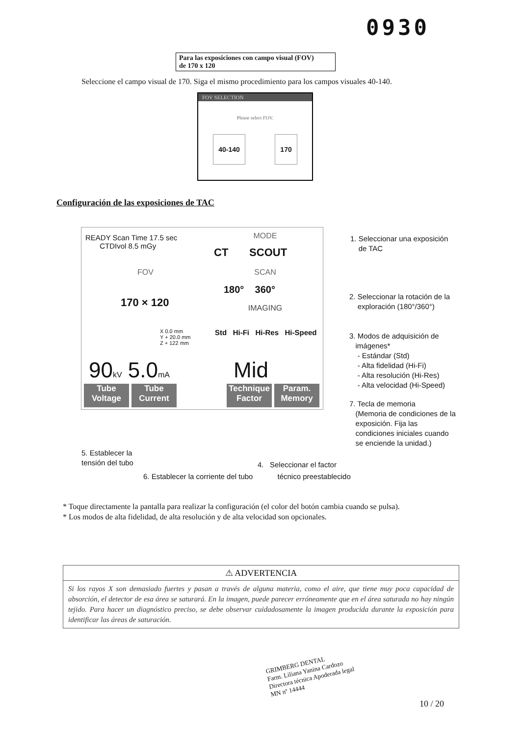0930
Para las exposiciones con campo visual (FOV)
de 170 x 120
Seleccione el campo visual de 170. Siga el mismo procedimiento para los campos visuales 40-140.
FOV SELECTION
Please select FOV.
40-140 170
Configuración de las exposiciones de TAC
READY Scan Time 17.5 sec
CTDIvol 8.5 mGy
MODE
CT SCOUT
FOV SCAN
170 × 120
180° 360°
IMAGING
X 0.0 mm
Y + 20.0 mm
Z + 122 mm
Std Hi-Fi Hi-Res Hi-Speed
90kV 5.0mA Mid
Tube Voltage
Tube Current
Technique Factor
Param. Memory
1. Seleccionar una exposición
de TAC
2. Seleccionar la rotación de la
exploración (180°/360°)
3. Modos de adquisición de
imágenes*
- Estándar (Std)
- Alta fidelidad (Hi-Fi)
- Alta resolución (Hi-Res)
- Alta velocidad (Hi-Speed)
7. Tecla de memoria
(Memoria de condiciones de la
exposición. Fija las
condiciones iniciales cuando
se enciende la unidad.)
5. Establecer la
tensión del tubo
4. Seleccionar el factor
6. Establecer la corriente del tubo técnico preestablecido
* Toque directamente la pantalla para realizar la configuración (el color del botón cambia cuando se pulsa).
* Los modos de alta fidelidad, de alta resolución y de alta velocidad son opcionales.
⚠ ADVERTENCIA
Si los rayos X son demasiado fuertes y pasan a través de alguna materia, como el aire, que tiene muy poca capacidad de absorción, el detector de esa área se saturará. En la imagen, puede parecer erróneamente que en el área saturada no hay ningún tejido. Para hacer un diagnóstico preciso, se debe observar cuidadosamente la imagen producida durante la exposición para identificar las áreas de saturación.
GRIMBERG DENTAL
Farm. Liliana Yanina Cardozo
Directora técnica Apoderada legal
MN nº 14444
10 / 20